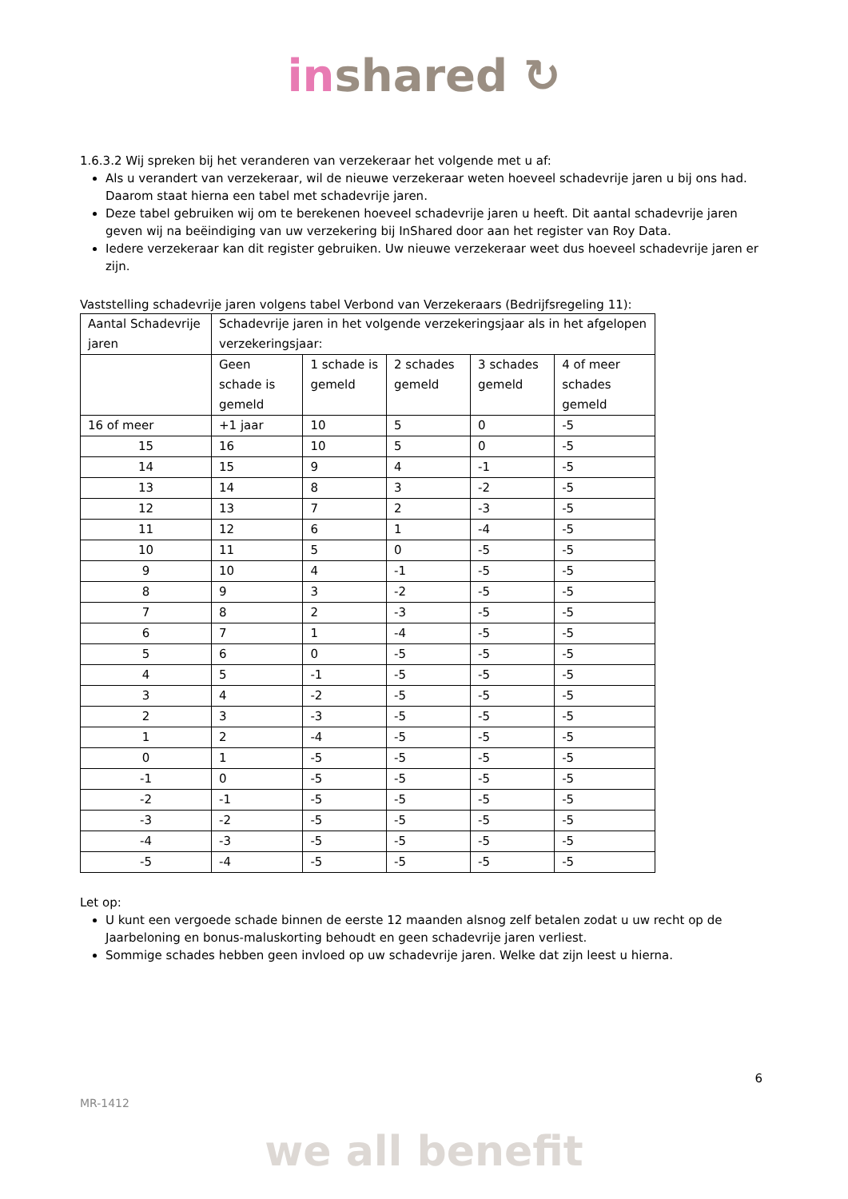inshared ↻
1.6.3.2 Wij spreken bij het veranderen van verzekeraar het volgende met u af:
Als u verandert van verzekeraar, wil de nieuwe verzekeraar weten hoeveel schadevrije jaren u bij ons had. Daarom staat hierna een tabel met schadevrije jaren.
Deze tabel gebruiken wij om te berekenen hoeveel schadevrije jaren u heeft. Dit aantal schadevrije jaren geven wij na beëindiging van uw verzekering bij InShared door aan het register van Roy Data.
Iedere verzekeraar kan dit register gebruiken. Uw nieuwe verzekeraar weet dus hoeveel schadevrije jaren er zijn.
Vaststelling schadevrije jaren volgens tabel Verbond van Verzekeraars (Bedrijfsregeling 11):
| Aantal Schadevrije jaren | Schadevrije jaren in het volgende verzekeringsjaar als in het afgelopen verzekeringsjaar: | | | | |
| | Geen schade is gemeld | 1 schade is gemeld | 2 schades gemeld | 3 schades gemeld | 4 of meer schades gemeld |
| 16 of meer | +1 jaar | 10 | 5 | 0 | -5 |
| 15 | 16 | 10 | 5 | 0 | -5 |
| 14 | 15 | 9 | 4 | -1 | -5 |
| 13 | 14 | 8 | 3 | -2 | -5 |
| 12 | 13 | 7 | 2 | -3 | -5 |
| 11 | 12 | 6 | 1 | -4 | -5 |
| 10 | 11 | 5 | 0 | -5 | -5 |
| 9 | 10 | 4 | -1 | -5 | -5 |
| 8 | 9 | 3 | -2 | -5 | -5 |
| 7 | 8 | 2 | -3 | -5 | -5 |
| 6 | 7 | 1 | -4 | -5 | -5 |
| 5 | 6 | 0 | -5 | -5 | -5 |
| 4 | 5 | -1 | -5 | -5 | -5 |
| 3 | 4 | -2 | -5 | -5 | -5 |
| 2 | 3 | -3 | -5 | -5 | -5 |
| 1 | 2 | -4 | -5 | -5 | -5 |
| 0 | 1 | -5 | -5 | -5 | -5 |
| -1 | 0 | -5 | -5 | -5 | -5 |
| -2 | -1 | -5 | -5 | -5 | -5 |
| -3 | -2 | -5 | -5 | -5 | -5 |
| -4 | -3 | -5 | -5 | -5 | -5 |
| -5 | -4 | -5 | -5 | -5 | -5 |
Let op:
U kunt een vergoede schade binnen de eerste 12 maanden alsnog zelf betalen zodat u uw recht op de Jaarbeloning en bonus-maluskorting behoudt en geen schadevrije jaren verliest.
Sommige schades hebben geen invloed op uw schadevrije jaren. Welke dat zijn leest u hierna.
6
MR-1412
we all benefit